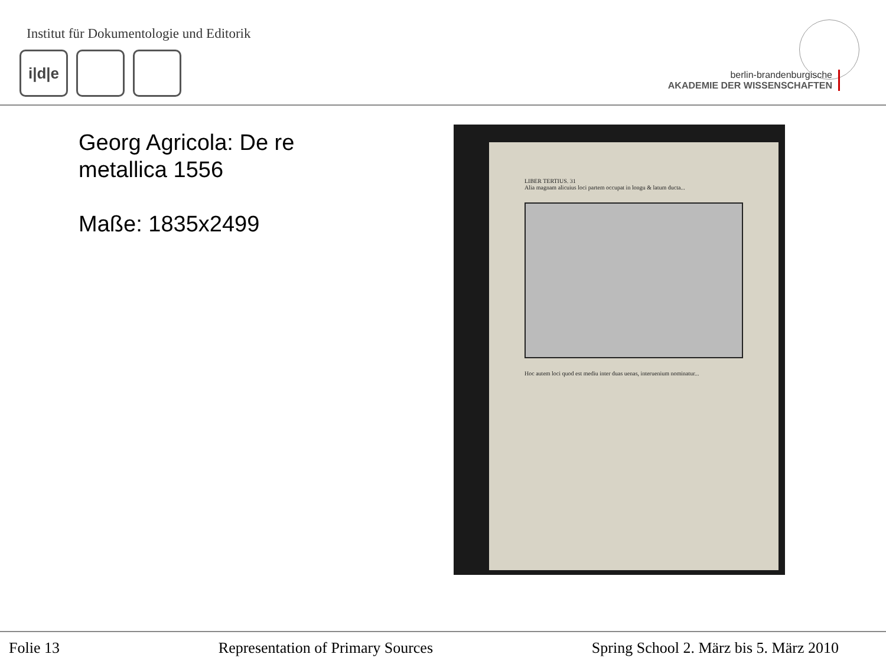Institut für Dokumentologie und Editorik
i|d|e
berlin-brandenburgische
AKADEMIE DER WISSENSCHAFTEN
Georg Agricola: De re
metallica 1556
Maße: 1835x2499
LIBER TERTIUS. 31
Alia magnam alicuius loci partem occupat in longu & latum ducta...
Hoc autem loci quod est mediu inter duas uenas, interuenium nominatur...
Folie 13 Representation of Primary Sources Spring School 2. März bis 5. März 2010